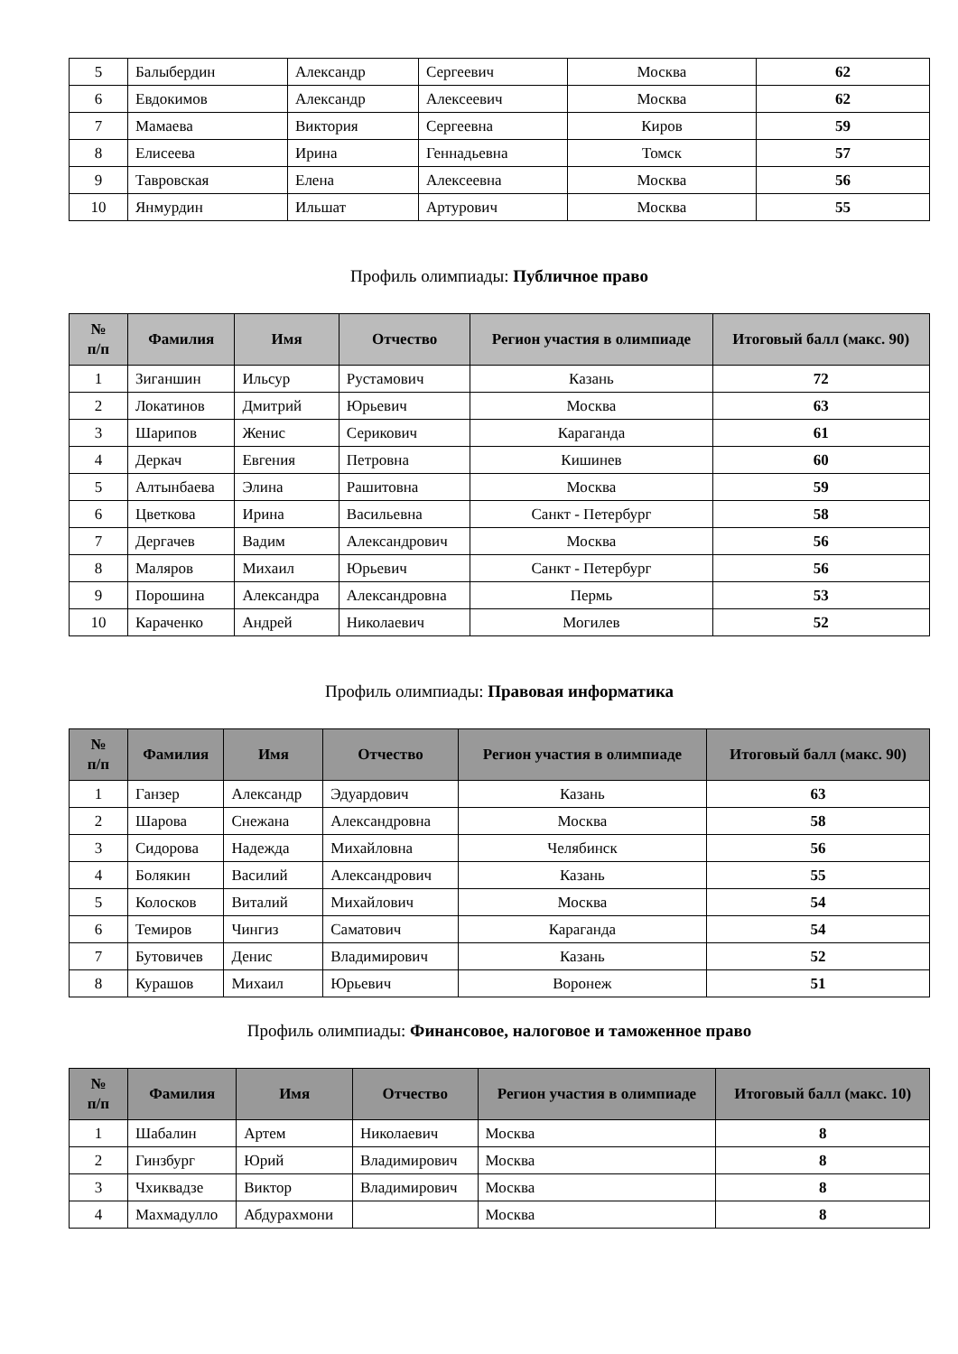| 5 | Балыбердин | Александр | Сергеевич | Москва | 62 |
| 6 | Евдокимов | Александр | Алексеевич | Москва | 62 |
| 7 | Мамаева | Виктория | Сергеевна | Киров | 59 |
| 8 | Елисеева | Ирина | Геннадьевна | Томск | 57 |
| 9 | Тавровская | Елена | Алексеевна | Москва | 56 |
| 10 | Янмурдин | Ильшат | Артурович | Москва | 55 |
Профиль олимпиады: Публичное право
| № п/п | Фамилия | Имя | Отчество | Регион участия в олимпиаде | Итоговый балл (макс. 90) |
| --- | --- | --- | --- | --- | --- |
| 1 | Зиганшин | Ильсур | Рустамович | Казань | 72 |
| 2 | Локатинов | Дмитрий | Юрьевич | Москва | 63 |
| 3 | Шарипов | Женис | Серикович | Караганда | 61 |
| 4 | Деркач | Евгения | Петровна | Кишинев | 60 |
| 5 | Алтынбаева | Элина | Рашитовна | Москва | 59 |
| 6 | Цветкова | Ирина | Васильевна | Санкт - Петербург | 58 |
| 7 | Дергачев | Вадим | Александрович | Москва | 56 |
| 8 | Маляров | Михаил | Юрьевич | Санкт - Петербург | 56 |
| 9 | Порошина | Александра | Александровна | Пермь | 53 |
| 10 | Караченко | Андрей | Николаевич | Могилев | 52 |
Профиль олимпиады: Правовая информатика
| № п/п | Фамилия | Имя | Отчество | Регион участия в олимпиаде | Итоговый балл (макс. 90) |
| --- | --- | --- | --- | --- | --- |
| 1 | Ганзер | Александр | Эдуардович | Казань | 63 |
| 2 | Шарова | Снежана | Александровна | Москва | 58 |
| 3 | Сидорова | Надежда | Михайловна | Челябинск | 56 |
| 4 | Болякин | Василий | Александрович | Казань | 55 |
| 5 | Колосков | Виталий | Михайлович | Москва | 54 |
| 6 | Темиров | Чингиз | Саматович | Караганда | 54 |
| 7 | Бутовичев | Денис | Владимирович | Казань | 52 |
| 8 | Курашов | Михаил | Юрьевич | Воронеж | 51 |
Профиль олимпиады: Финансовое, налоговое и таможенное право
| № п/п | Фамилия | Имя | Отчество | Регион участия в олимпиаде | Итоговый балл (макс. 10) |
| --- | --- | --- | --- | --- | --- |
| 1 | Шабалин | Артем | Николаевич | Москва | 8 |
| 2 | Гинзбург | Юрий | Владимирович | Москва | 8 |
| 3 | Чхиквадзе | Виктор | Владимирович | Москва | 8 |
| 4 | Махмадулло | Абдурахмони | | Москва | 8 |